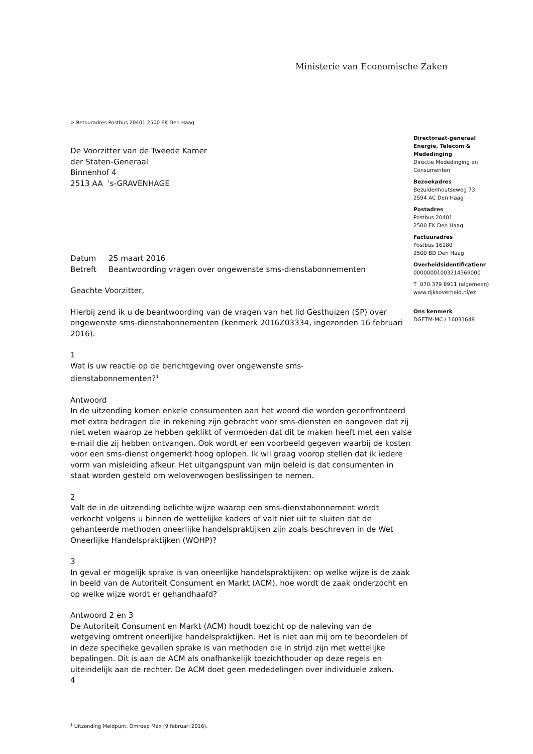Ministerie van Economische Zaken
> Retouradres Postbus 20401 2500 EK Den Haag
Directoraat-generaal
Energie, Telecom &
Mededinging
Directie Mededinging en
Consumenten
Bezoekadres
Bezuidenhoutseweg 73
2594 AC Den Haag
Postadres
Postbus 20401
2500 EK Den Haag
Factuuradres
Postbus 16180
2500 BD Den Haag
Overheidsidentificatienr
00000001003214369000
T 070 379 8911 (algemeen)
www.rijksoverheid.nl/ez
Ons kenmerk
DGETM-MC / 16031648
De Voorzitter van de Tweede Kamer
der Staten-Generaal
Binnenhof 4
2513 AA 's-GRAVENHAGE
| Datum | 25 maart 2016 |
| Betreft | Beantwoording vragen over ongewenste sms-dienstabonnementen |
Geachte Voorzitter,
Hierbij zend ik u de beantwoording van de vragen van het lid Gesthuizen (SP) over ongewenste sms-dienstabonnementen (kenmerk 2016Z03334, ingezonden 16 februari 2016).
1
Wat is uw reactie op de berichtgeving over ongewenste sms-
dienstabonnementen?<sup>1</sup>
Antwoord
In de uitzending komen enkele consumenten aan het woord die worden geconfronteerd met extra bedragen die in rekening zijn gebracht voor sms-diensten en aangeven dat zij niet weten waarop ze hebben geklikt of vermoeden dat dit te maken heeft met een valse e-mail die zij hebben ontvangen. Ook wordt er een voorbeeld gegeven waarbij de kosten voor een sms-dienst ongemerkt hoog oplopen. Ik wil graag voorop stellen dat ik iedere vorm van misleiding afkeur. Het uitgangspunt van mijn beleid is dat consumenten in staat worden gesteld om weloverwogen beslissingen te nemen.
2
Valt de in de uitzending belichte wijze waarop een sms-dienstabonnement wordt verkocht volgens u binnen de wettelijke kaders of valt niet uit te sluiten dat de gehanteerde methoden oneerlijke handelspraktijken zijn zoals beschreven in de Wet Oneerlijke Handelspraktijken (WOHP)?
3
In geval er mogelijk sprake is van oneerlijke handelspraktijken: op welke wijze is de zaak in beeld van de Autoriteit Consument en Markt (ACM), hoe wordt de zaak onderzocht en op welke wijze wordt er gehandhaafd?
Antwoord 2 en 3
De Autoriteit Consument en Markt (ACM) houdt toezicht op de naleving van de wetgeving omtrent oneerlijke handelspraktijken. Het is niet aan mij om te beoordelen of in deze specifieke gevallen sprake is van methoden die in strijd zijn met wettelijke bepalingen. Dit is aan de ACM als onafhankelijk toezichthouder op deze regels en uiteindelijk aan de rechter. De ACM doet geen mededelingen over individuele zaken.
4
<sup>1</sup> Uitzending Meldpunt, Omroep Max (9 februari 2016).